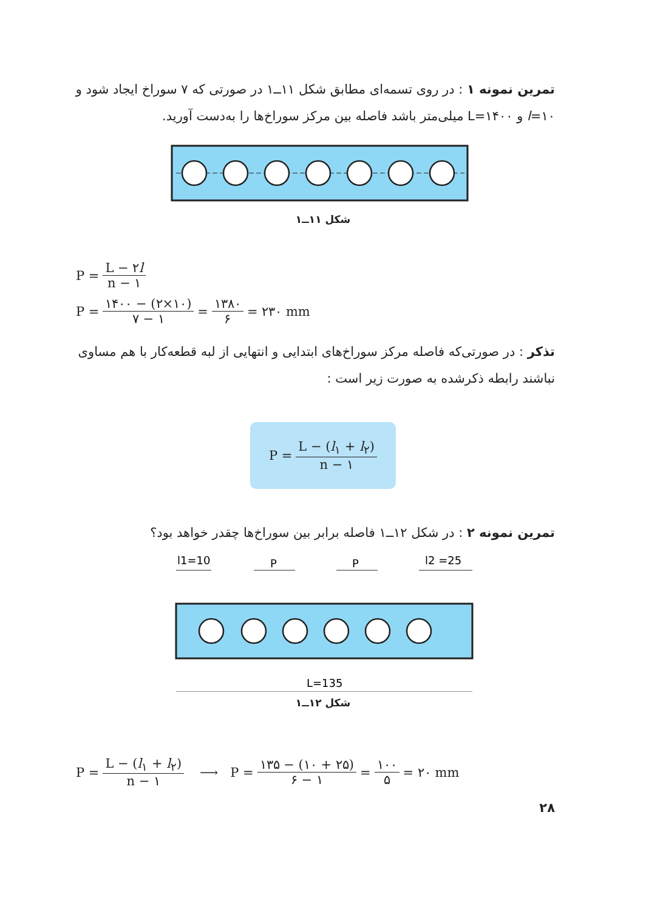تمرین نمونه ۱ : در روی تسمه‌ای مطابق شکل ۱۱ــ۱ در صورتی که ۷ سوراخ ایجاد شود و l=۱۰ و L=۱۴۰۰ میلی‌متر باشد فاصله بین مرکز سوراخ‌ها را به‌دست آورید.
شکل ۱۱ــ۱
P = L − ۲l n − ۱
P = ۱۴۰۰ − (۲×۱۰) ۷ − ۱ = ۱۳۸۰ ۶ = ۲۳۰ mm
تذکر : در صورتی‌که فاصله مرکز سوراخ‌های ابتدایی و انتهایی از لبه قطعه‌کار با هم مساوی نباشند رابطه ذکرشده به صورت زیر است :
P = L − (l<sub>۱</sub> + l<sub>۲</sub>) n − ۱
تمرین نمونه ۲ : در شکل ۱۲ــ۱ فاصله برابر بین سوراخ‌ها چقدر خواهد بود؟
l1=10
P
P
l2 =25
L=135
شکل ۱۲ــ۱
P = L − (l<sub>۱</sub> + l<sub>۲</sub>) n − ۱ ⟶ P = ۱۳۵ − (۱۰ + ۲۵) ۶ − ۱ = ۱۰۰ ۵ = ۲۰ mm
۲۸